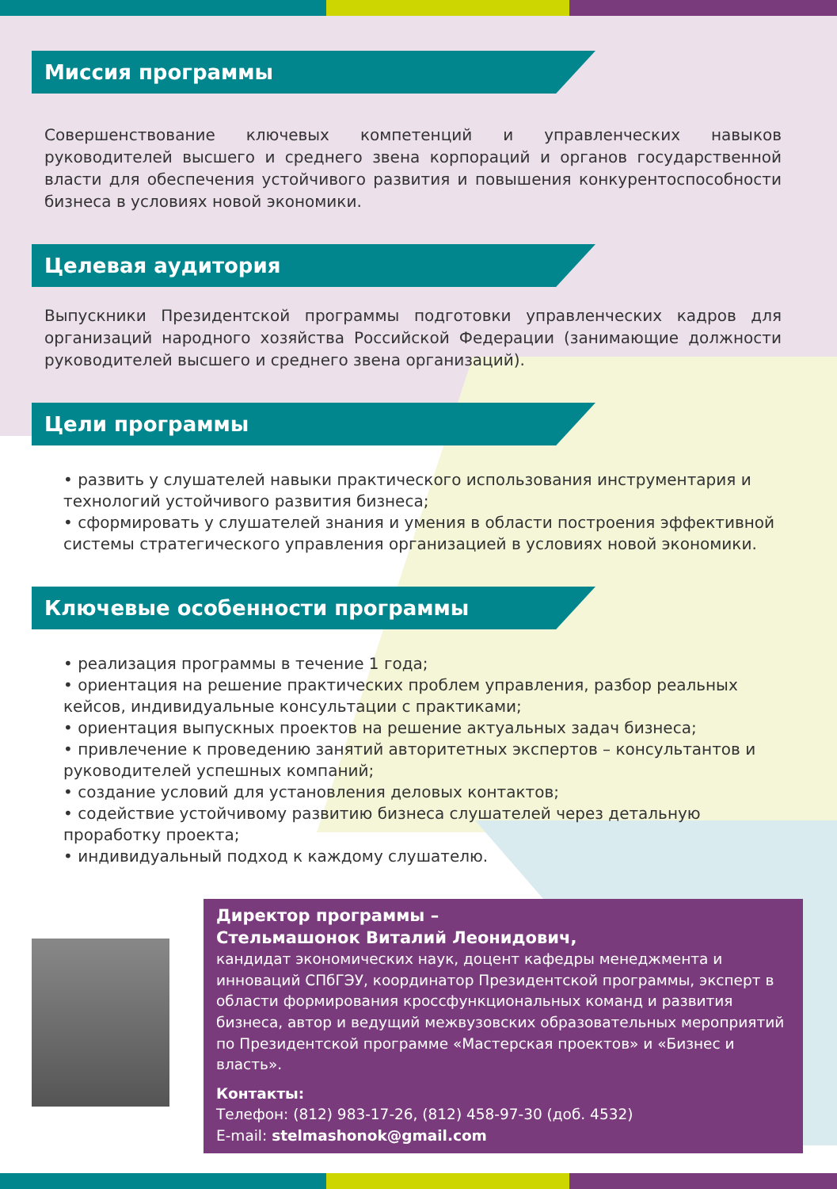Миссия программы
Совершенствование ключевых компетенций и управленческих навыков руководителей высшего и среднего звена корпораций и органов государственной власти для обеспечения устойчивого развития и повышения конкурентоспособности бизнеса в условиях новой экономики.
Целевая аудитория
Выпускники Президентской программы подготовки управленческих кадров для организаций народного хозяйства Российской Федерации (занимающие должности руководителей высшего и среднего звена организаций).
Цели программы
• развить у слушателей навыки практического использования инструментария и технологий устойчивого развития бизнеса;
• сформировать у слушателей знания и умения в области построения эффективной системы стратегического управления организацией в условиях новой экономики.
Ключевые особенности программы
• реализация программы в течение 1 года;
• ориентация на решение практических проблем управления, разбор реальных кейсов, индивидуальные консультации с практиками;
• ориентация выпускных проектов на решение актуальных задач бизнеса;
• привлечение к проведению занятий авторитетных экспертов – консультантов и руководителей успешных компаний;
• создание условий для установления деловых контактов;
• содействие устойчивому развитию бизнеса слушателей через детальную проработку проекта;
• индивидуальный подход к каждому слушателю.
Директор программы –
Стельмашонок Виталий Леонидович,
кандидат экономических наук, доцент кафедры менеджмента и инноваций СПбГЭУ, координатор Президентской программы, эксперт в области формирования кроссфункциональных команд и развития бизнеса, автор и ведущий межвузовских образовательных мероприятий по Президентской программе «Мастерская проектов» и «Бизнес и власть».
Контакты:
Телефон: (812) 983-17-26, (812) 458-97-30 (доб. 4532)
E-mail: stelmashonok@gmail.com